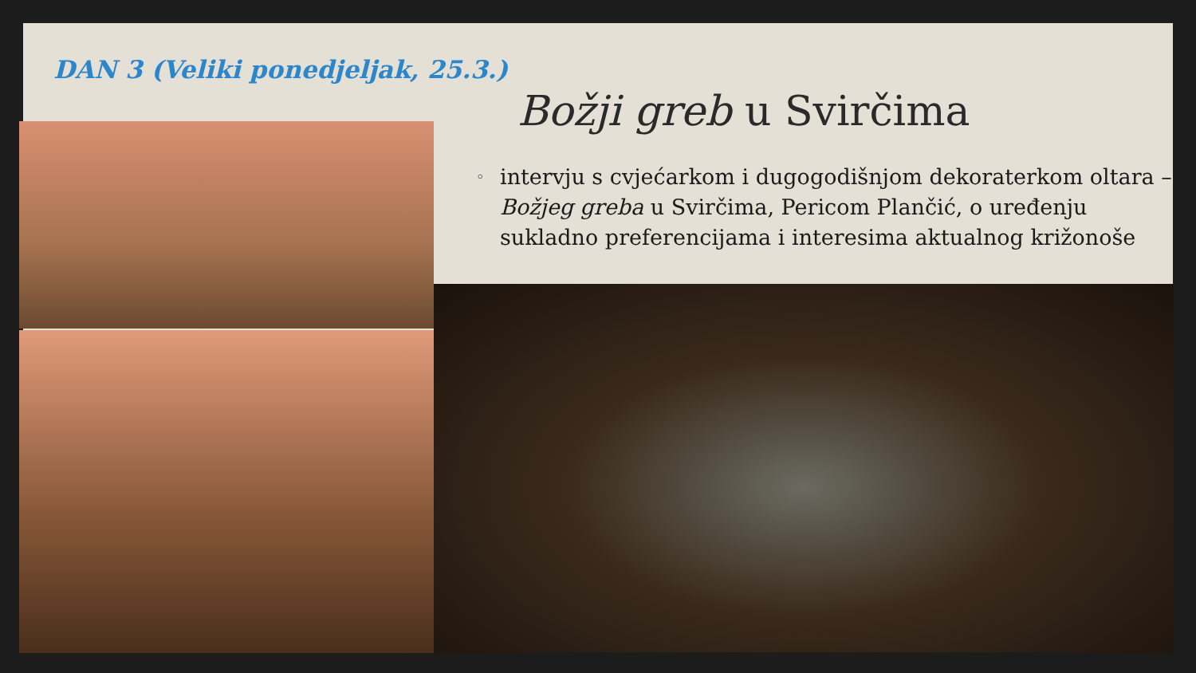DAN 3 (Veliki ponedjeljak, 25.3.)
Božji greb u Svirčima
◦ intervju s cvjećarkom i dugogodišnjom dekoraterkom oltara – Božjeg greba u Svirčima, Pericom Plančić, o uređenju sukladno preferencijama i interesima aktualnog križonoše